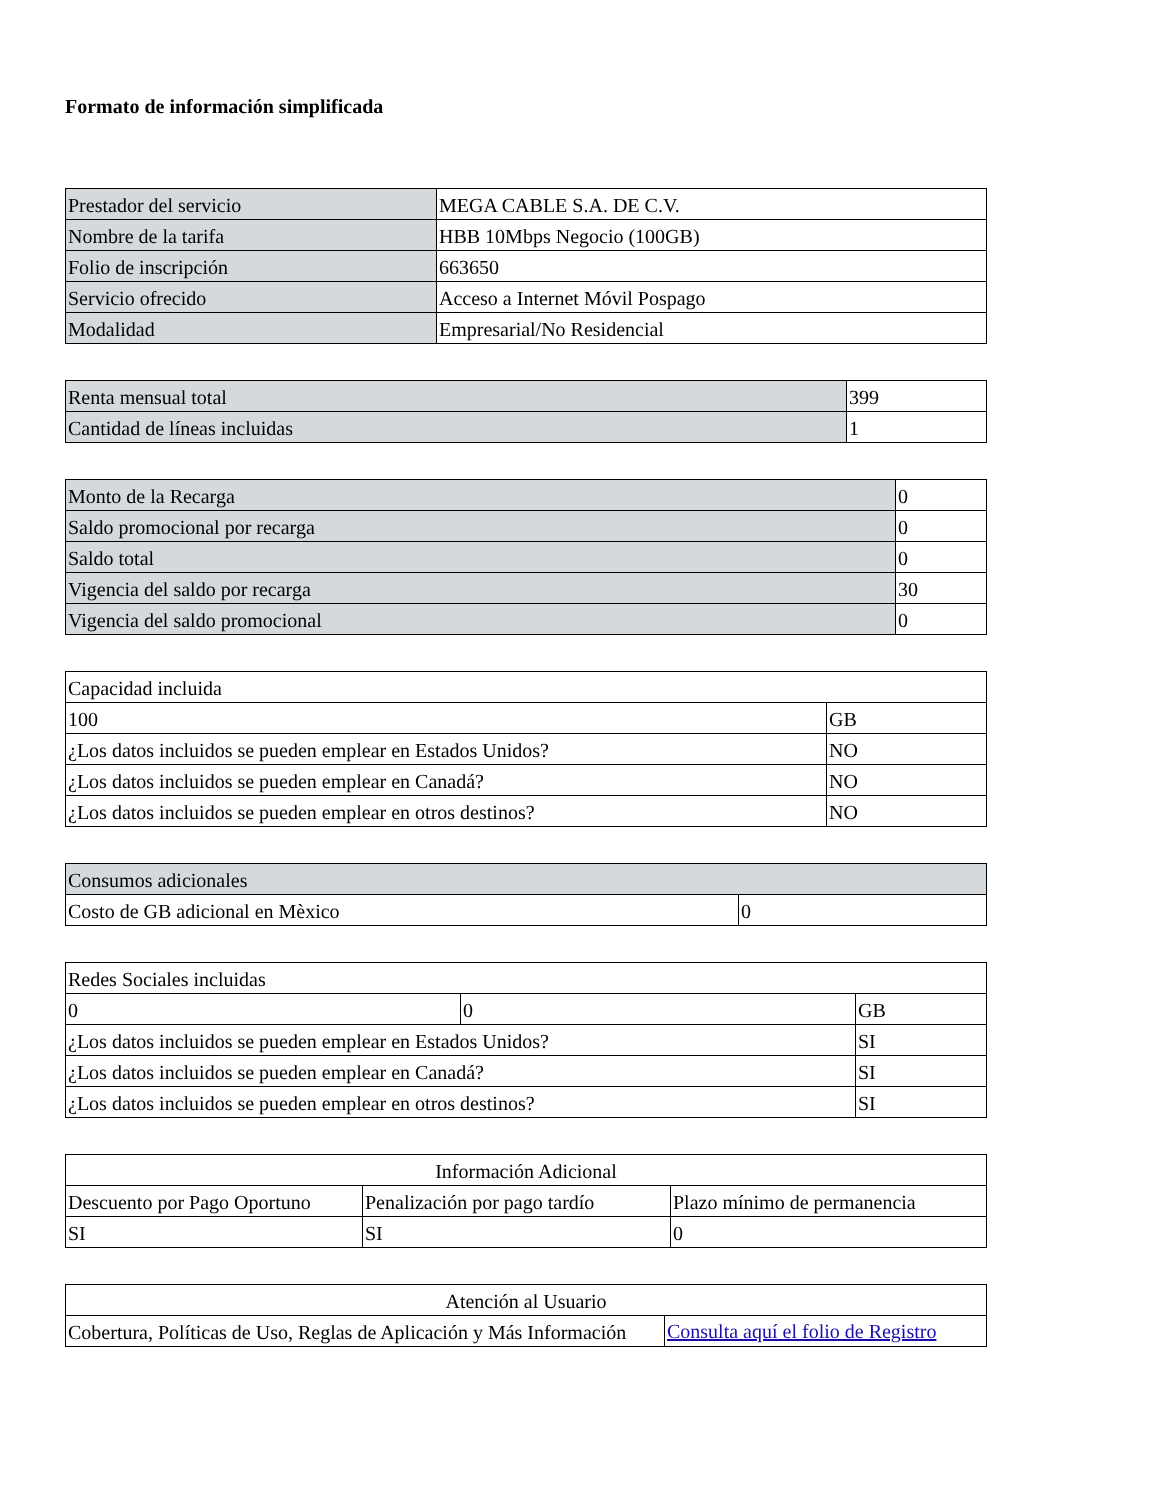Formato de información simplificada
| Prestador del servicio | MEGA CABLE S.A. DE C.V. |
| Nombre de la tarifa | HBB 10Mbps Negocio (100GB) |
| Folio de inscripción | 663650 |
| Servicio ofrecido | Acceso a Internet Móvil Pospago |
| Modalidad | Empresarial/No Residencial |
| Renta mensual total | 399 |
| Cantidad de líneas incluidas | 1 |
| Monto de la Recarga | 0 |
| Saldo promocional por recarga | 0 |
| Saldo total | 0 |
| Vigencia del saldo por recarga | 30 |
| Vigencia del saldo promocional | 0 |
| Capacidad incluida | |
| 100 | GB |
| ¿Los datos incluidos se pueden emplear en Estados Unidos? | NO |
| ¿Los datos incluidos se pueden emplear en Canadá? | NO |
| ¿Los datos incluidos se pueden emplear en otros destinos? | NO |
| Consumos adicionales | |
| Costo de GB adicional en Mèxico | 0 |
| Redes Sociales incluidas | | |
| 0 | 0 | GB |
| ¿Los datos incluidos se pueden emplear en Estados Unidos? | | SI |
| ¿Los datos incluidos se pueden emplear en Canadá? | | SI |
| ¿Los datos incluidos se pueden emplear en otros destinos? | | SI |
| Información Adicional | | |
| Descuento por Pago Oportuno | Penalización por pago tardío | Plazo mínimo de permanencia |
| SI | SI | 0 |
| Atención al Usuario | |
| Cobertura, Políticas de Uso, Reglas de Aplicación y Más Información | Consulta aquí el folio de Registro |